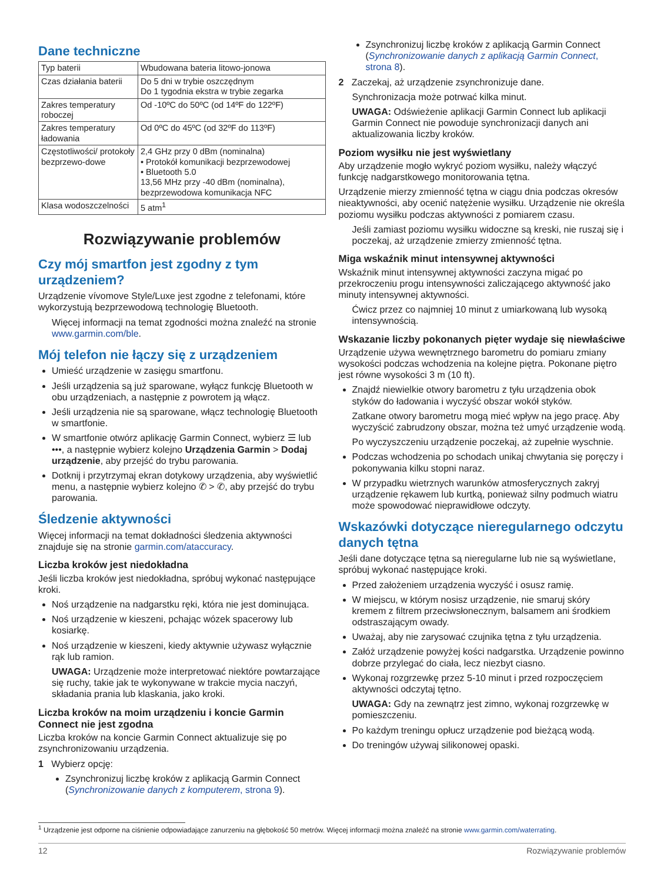Dane techniczne
| Typ baterii | Wbudowana bateria litowo-jonowa |
| Czas działania baterii | Do 5 dni w trybie oszczędnym Do 1 tygodnia ekstra w trybie zegarka |
| Zakres temperatury roboczej | Od -10ºC do 50ºC (od 14ºF do 122ºF) |
| Zakres temperatury ładowania | Od 0ºC do 45ºC (od 32ºF do 113ºF) |
| Częstotliwości/ protokoły bezprzewo-dowe | 2,4 GHz przy 0 dBm (nominalna) • Protokół komunikacji bezprzewodowej • Bluetooth 5.0 13,56 MHz przy -40 dBm (nominalna), bezprzewodowa komunikacja NFC |
| Klasa wodoszczelności | 5 atm<sup>1</sup> |
Rozwiązywanie problemów
Czy mój smartfon jest zgodny z tym urządzeniem?
Urządzenie vívomove Style/Luxe jest zgodne z telefonami, które wykorzystują bezprzewodową technologię Bluetooth.
Więcej informacji na temat zgodności można znaleźć na stronie www.garmin.com/ble.
Mój telefon nie łączy się z urządzeniem
Umieść urządzenie w zasięgu smartfonu.
Jeśli urządzenia są już sparowane, wyłącz funkcję Bluetooth w obu urządzeniach, a następnie z powrotem ją włącz.
Jeśli urządzenia nie są sparowane, włącz technologię Bluetooth w smartfonie.
W smartfonie otwórz aplikację Garmin Connect, wybierz ☰ lub •••, a następnie wybierz kolejno Urządzenia Garmin > Dodaj urządzenie, aby przejść do trybu parowania.
Dotknij i przytrzymaj ekran dotykowy urządzenia, aby wyświetlić menu, a następnie wybierz kolejno ✆ > ✆, aby przejść do trybu parowania.
Śledzenie aktywności
Więcej informacji na temat dokładności śledzenia aktywności znajduje się na stronie garmin.com/ataccuracy.
Liczba kroków jest niedokładna
Jeśli liczba kroków jest niedokładna, spróbuj wykonać następujące kroki.
Noś urządzenie na nadgarstku ręki, która nie jest dominująca.
Noś urządzenie w kieszeni, pchając wózek spacerowy lub kosiarkę.
Noś urządzenie w kieszeni, kiedy aktywnie używasz wyłącznie rąk lub ramion.
UWAGA: Urządzenie może interpretować niektóre powtarzające się ruchy, takie jak te wykonywane w trakcie mycia naczyń, składania prania lub klaskania, jako kroki.
Liczba kroków na moim urządzeniu i koncie Garmin Connect nie jest zgodna
Liczba kroków na koncie Garmin Connect aktualizuje się po zsynchronizowaniu urządzenia.
1 Wybierz opcję:
Zsynchronizuj liczbę kroków z aplikacją Garmin Connect (Synchronizowanie danych z komputerem, strona 9).
Zsynchronizuj liczbę kroków z aplikacją Garmin Connect (Synchronizowanie danych z aplikacją Garmin Connect, strona 8).
2 Zaczekaj, aż urządzenie zsynchronizuje dane.
Synchronizacja może potrwać kilka minut.
UWAGA: Odświeżenie aplikacji Garmin Connect lub aplikacji Garmin Connect nie powoduje synchronizacji danych ani aktualizowania liczby kroków.
Poziom wysiłku nie jest wyświetlany
Aby urządzenie mogło wykryć poziom wysiłku, należy włączyć funkcję nadgarstkowego monitorowania tętna.
Urządzenie mierzy zmienność tętna w ciągu dnia podczas okresów nieaktywności, aby ocenić natężenie wysiłku. Urządzenie nie określa poziomu wysiłku podczas aktywności z pomiarem czasu.
Jeśli zamiast poziomu wysiłku widoczne są kreski, nie ruszaj się i poczekaj, aż urządzenie zmierzy zmienność tętna.
Miga wskaźnik minut intensywnej aktywności
Wskaźnik minut intensywnej aktywności zaczyna migać po przekroczeniu progu intensywności zaliczającego aktywność jako minuty intensywnej aktywności.
Ćwicz przez co najmniej 10 minut z umiarkowaną lub wysoką intensywnością.
Wskazanie liczby pokonanych pięter wydaje się niewłaściwe
Urządzenie używa wewnętrznego barometru do pomiaru zmiany wysokości podczas wchodzenia na kolejne piętra. Pokonane piętro jest równe wysokości 3 m (10 ft).
Znajdź niewielkie otwory barometru z tyłu urządzenia obok styków do ładowania i wyczyść obszar wokół styków.
Zatkane otwory barometru mogą mieć wpływ na jego pracę. Aby wyczyścić zabrudzony obszar, można też umyć urządzenie wodą.
Po wyczyszczeniu urządzenie poczekaj, aż zupełnie wyschnie.
Podczas wchodzenia po schodach unikaj chwytania się poręczy i pokonywania kilku stopni naraz.
W przypadku wietrznych warunków atmosferycznych zakryj urządzenie rękawem lub kurtką, ponieważ silny podmuch wiatru może spowodować nieprawidłowe odczyty.
Wskazówki dotyczące nieregularnego odczytu danych tętna
Jeśli dane dotyczące tętna są nieregularne lub nie są wyświetlane, spróbuj wykonać następujące kroki.
Przed założeniem urządzenia wyczyść i osusz ramię.
W miejscu, w którym nosisz urządzenie, nie smaruj skóry kremem z filtrem przeciwsłonecznym, balsamem ani środkiem odstraszającym owady.
Uważaj, aby nie zarysować czujnika tętna z tyłu urządzenia.
Załóż urządzenie powyżej kości nadgarstka. Urządzenie powinno dobrze przylegać do ciała, lecz niezbyt ciasno.
Wykonaj rozgrzewkę przez 5-10 minut i przed rozpoczęciem aktywności odczytaj tętno.
UWAGA: Gdy na zewnątrz jest zimno, wykonaj rozgrzewkę w pomieszczeniu.
Po każdym treningu opłucz urządzenie pod bieżącą wodą.
Do treningów używaj silikonowej opaski.
<sup>1</sup> Urządzenie jest odporne na ciśnienie odpowiadające zanurzeniu na głębokość 50 metrów. Więcej informacji można znaleźć na stronie www.garmin.com/waterrating.
12 Rozwiązywanie problemów